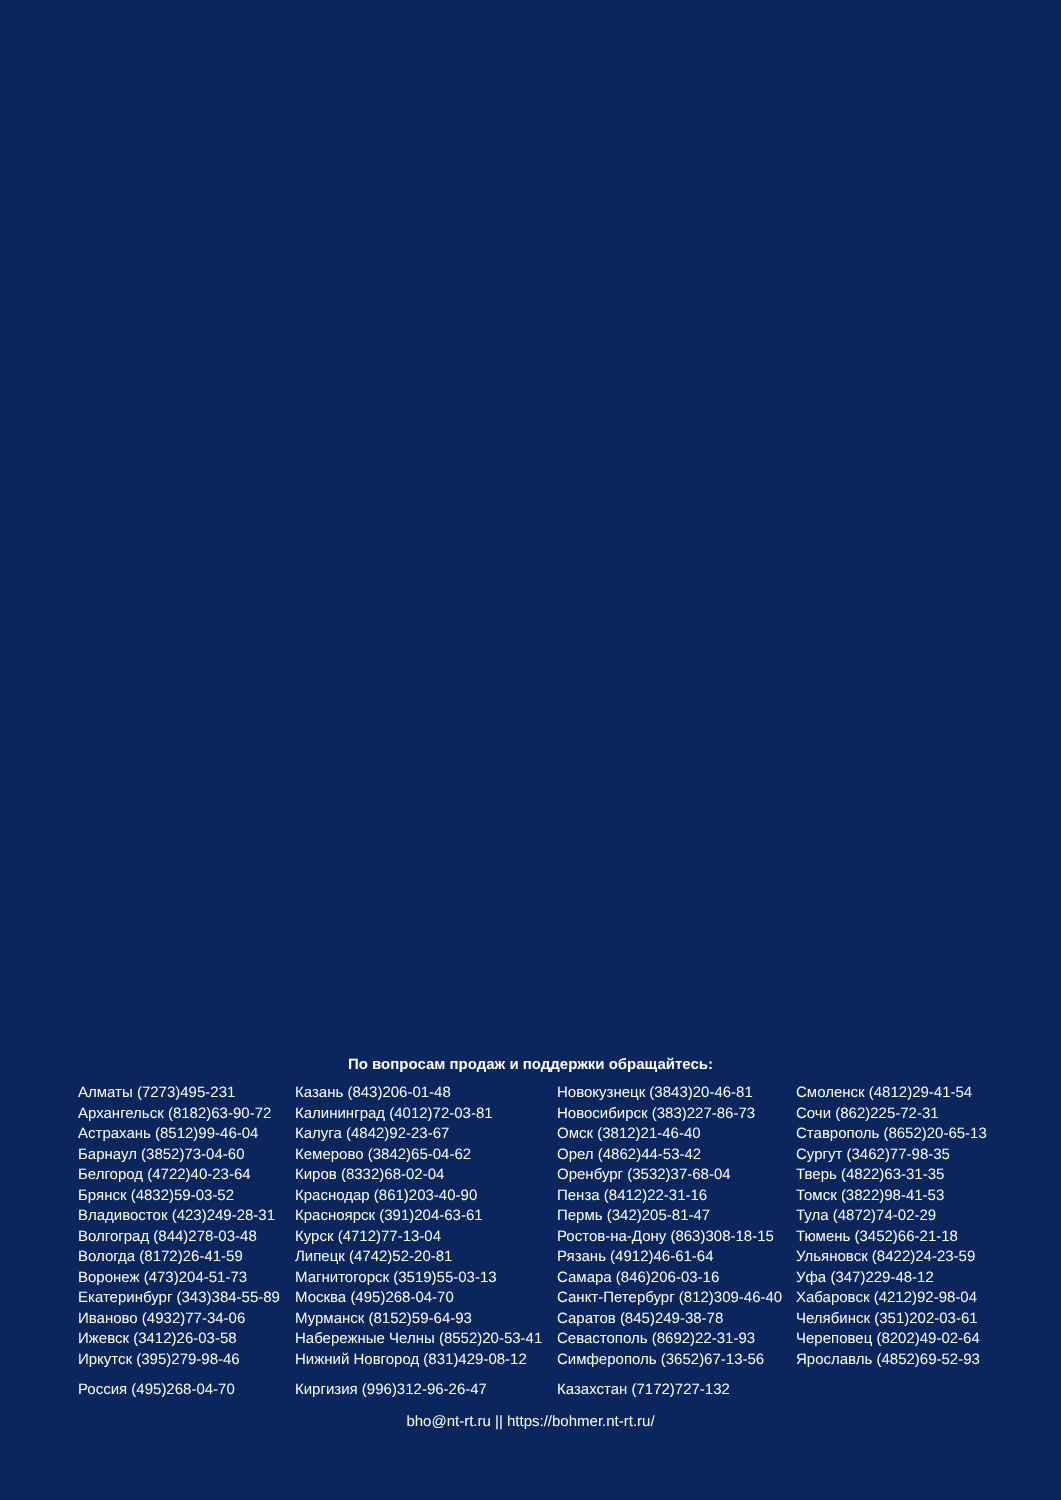По вопросам продаж и поддержки обращайтесь:
Алматы (7273)495-231
Архангельск (8182)63-90-72
Астрахань (8512)99-46-04
Барнаул (3852)73-04-60
Белгород (4722)40-23-64
Брянск (4832)59-03-52
Владивосток (423)249-28-31
Волгоград (844)278-03-48
Вологда (8172)26-41-59
Воронеж (473)204-51-73
Екатеринбург (343)384-55-89
Иваново (4932)77-34-06
Ижевск (3412)26-03-58
Иркутск (395)279-98-46
Россия (495)268-04-70
Казань (843)206-01-48
Калининград (4012)72-03-81
Калуга (4842)92-23-67
Кемерово (3842)65-04-62
Киров (8332)68-02-04
Краснодар (861)203-40-90
Красноярск (391)204-63-61
Курск (4712)77-13-04
Липецк (4742)52-20-81
Магнитогорск (3519)55-03-13
Москва (495)268-04-70
Мурманск (8152)59-64-93
Набережные Челны (8552)20-53-41
Нижний Новгород (831)429-08-12
Киргизия (996)312-96-26-47
Новокузнецк (3843)20-46-81
Новосибирск (383)227-86-73
Омск (3812)21-46-40
Орел (4862)44-53-42
Оренбург (3532)37-68-04
Пенза (8412)22-31-16
Пермь (342)205-81-47
Ростов-на-Дону (863)308-18-15
Рязань (4912)46-61-64
Самара (846)206-03-16
Санкт-Петербург (812)309-46-40
Саратов (845)249-38-78
Севастополь (8692)22-31-93
Симферополь (3652)67-13-56
Казахстан (7172)727-132
Смоленск (4812)29-41-54
Сочи (862)225-72-31
Ставрополь (8652)20-65-13
Сургут (3462)77-98-35
Тверь (4822)63-31-35
Томск (3822)98-41-53
Тула (4872)74-02-29
Тюмень (3452)66-21-18
Ульяновск (8422)24-23-59
Уфа (347)229-48-12
Хабаровск (4212)92-98-04
Челябинск (351)202-03-61
Череповец (8202)49-02-64
Ярославль (4852)69-52-93
bho@nt-rt.ru || https://bohmer.nt-rt.ru/